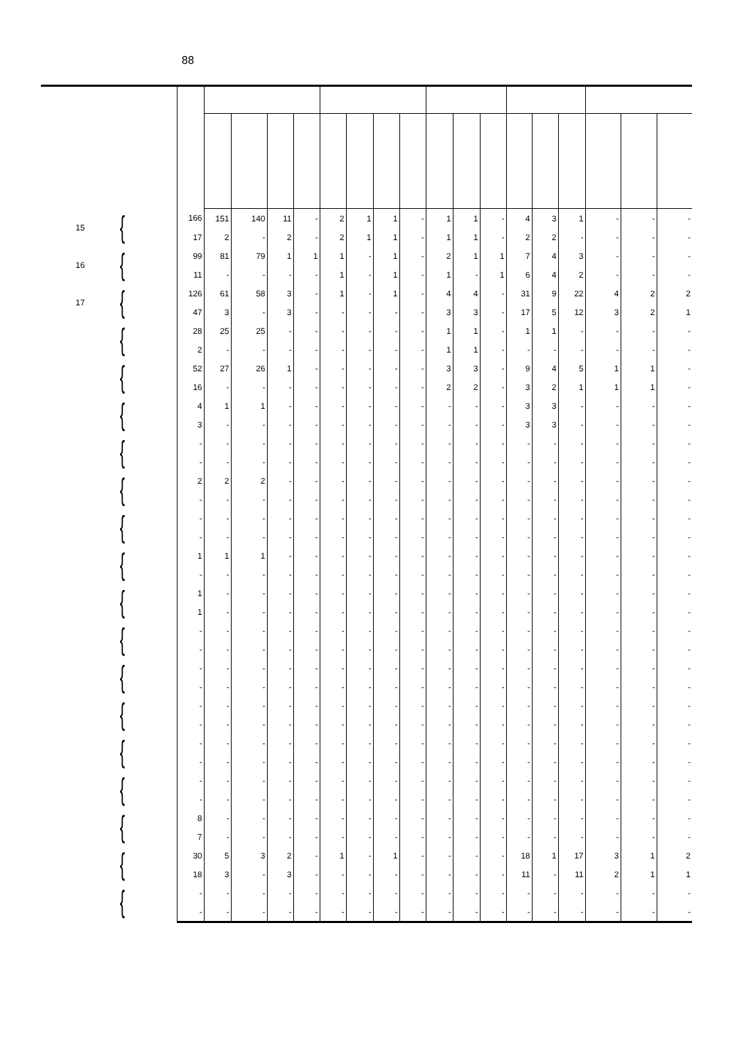88
| 15 { | 166 | 151 | 140 | 11 | - | 2 | 1 | 1 | - | 1 | 1 | - | 4 | 3 | 1 | - | - | - |
| | 17 | 2 | - | 2 | - | 2 | 1 | 1 | - | 1 | 1 | - | 2 | 2 | - | - | - | - |
| 16 { | 99 | 81 | 79 | 1 | 1 | 1 | - | 1 | - | 2 | 1 | 1 | 7 | 4 | 3 | - | - | - |
| | 11 | - | - | - | - | 1 | - | 1 | - | 1 | - | 1 | 6 | 4 | 2 | - | - | - |
| 17 { | 126 | 61 | 58 | 3 | - | 1 | - | 1 | - | 4 | 4 | - | 31 | 9 | 22 | 4 | 2 | 2 |
| | 47 | 3 | - | 3 | - | - | - | - | - | 3 | 3 | - | 17 | 5 | 12 | 3 | 2 | 1 |
| { | 28 | 25 | 25 | - | - | - | - | - | - | 1 | 1 | - | 1 | 1 | - | - | - | - |
| | 2 | - | - | - | - | - | - | - | - | 1 | 1 | - | - | - | - | - | - | - |
| { | 52 | 27 | 26 | 1 | - | - | - | - | - | 3 | 3 | - | 9 | 4 | 5 | 1 | 1 | - |
| | 16 | - | - | - | - | - | - | - | - | 2 | 2 | - | 3 | 2 | 1 | 1 | 1 | - |
| { | 4 | 1 | 1 | - | - | - | - | - | - | - | - | - | 3 | 3 | - | - | - | - |
| | 3 | - | - | - | - | - | - | - | - | - | - | - | 3 | 3 | - | - | - | - |
| { | - | - | - | - | - | - | - | - | - | - | - | - | - | - | - | - | - | - |
| | - | - | - | - | - | - | - | - | - | - | - | - | - | - | - | - | - | - |
| { | 2 | 2 | 2 | - | - | - | - | - | - | - | - | - | - | - | - | - | - | - |
| | - | - | - | - | - | - | - | - | - | - | - | - | - | - | - | - | - | - |
| { | - | - | - | - | - | - | - | - | - | - | - | - | - | - | - | - | - | - |
| | - | - | - | - | - | - | - | - | - | - | - | - | - | - | - | - | - | - |
| { | 1 | 1 | 1 | - | - | - | - | - | - | - | - | - | - | - | - | - | - | - |
| | - | - | - | - | - | - | - | - | - | - | - | - | - | - | - | - | - | - |
| { | 1 | - | - | - | - | - | - | - | - | - | - | - | - | - | - | - | - | - |
| | 1 | - | - | - | - | - | - | - | - | - | - | - | - | - | - | - | - | - |
| { | - | - | - | - | - | - | - | - | - | - | - | - | - | - | - | - | - | - |
| | - | - | - | - | - | - | - | - | - | - | - | - | - | - | - | - | - | - |
| { | - | - | - | - | - | - | - | - | - | - | - | - | - | - | - | - | - | - |
| | - | - | - | - | - | - | - | - | - | - | - | - | - | - | - | - | - | - |
| { | - | - | - | - | - | - | - | - | - | - | - | - | - | - | - | - | - | - |
| | - | - | - | - | - | - | - | - | - | - | - | - | - | - | - | - | - | - |
| { | - | - | - | - | - | - | - | - | - | - | - | - | - | - | - | - | - | - |
| | - | - | - | - | - | - | - | - | - | - | - | - | - | - | - | - | - | - |
| { | - | - | - | - | - | - | - | - | - | - | - | - | - | - | - | - | - | - |
| | - | - | - | - | - | - | - | - | - | - | - | - | - | - | - | - | - | - |
| { | 8 | - | - | - | - | - | - | - | - | - | - | - | - | - | - | - | - | - |
| | 7 | - | - | - | - | - | - | - | - | - | - | - | - | - | - | - | - | - |
| { | 30 | 5 | 3 | 2 | - | 1 | - | 1 | - | - | - | - | 18 | 1 | 17 | 3 | 1 | 2 |
| | 18 | 3 | - | 3 | - | - | - | - | - | - | - | - | 11 | - | 11 | 2 | 1 | 1 |
| { | - | - | - | - | - | - | - | - | - | - | - | - | - | - | - | - | - | - |
| | - | - | - | - | - | - | - | - | - | - | - | - | - | - | - | - | - | - |